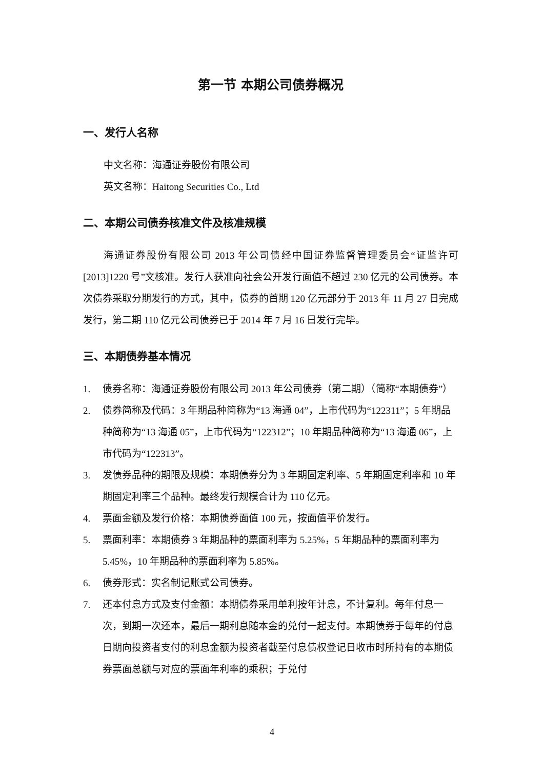第一节 本期公司债券概况
一、发行人名称
中文名称：海通证券股份有限公司
英文名称：Haitong Securities Co., Ltd
二、本期公司债券核准文件及核准规模
海通证券股份有限公司 2013 年公司债经中国证券监督管理委员会“证监许可[2013]1220 号”文核准。发行人获准向社会公开发行面值不超过 230 亿元的公司债券。本次债券采取分期发行的方式，其中，债券的首期 120 亿元部分于 2013 年 11 月 27 日完成发行，第二期 110 亿元公司债券已于 2014 年 7 月 16 日发行完毕。
三、本期债券基本情况
1. 债券名称：海通证券股份有限公司 2013 年公司债券（第二期）（简称“本期债券”）
2. 债券简称及代码：3 年期品种简称为“13 海通 04”，上市代码为“122311”；5 年期品种简称为“13 海通 05”，上市代码为“122312”；10 年期品种简称为“13 海通 06”，上市代码为“122313”。
3. 发债券品种的期限及规模：本期债券分为 3 年期固定利率、5 年期固定利率和 10 年期固定利率三个品种。最终发行规模合计为 110 亿元。
4. 票面金额及发行价格：本期债券面值 100 元，按面值平价发行。
5. 票面利率：本期债券 3 年期品种的票面利率为 5.25%，5 年期品种的票面利率为 5.45%，10 年期品种的票面利率为 5.85%。
6. 债券形式：实名制记账式公司债券。
7. 还本付息方式及支付金额：本期债券采用单利按年计息，不计复利。每年付息一次，到期一次还本，最后一期利息随本金的兑付一起支付。本期债券于每年的付息日期向投资者支付的利息金额为投资者截至付息债权登记日收市时所持有的本期债券票面总额与对应的票面年利率的乘积；于兑付
4